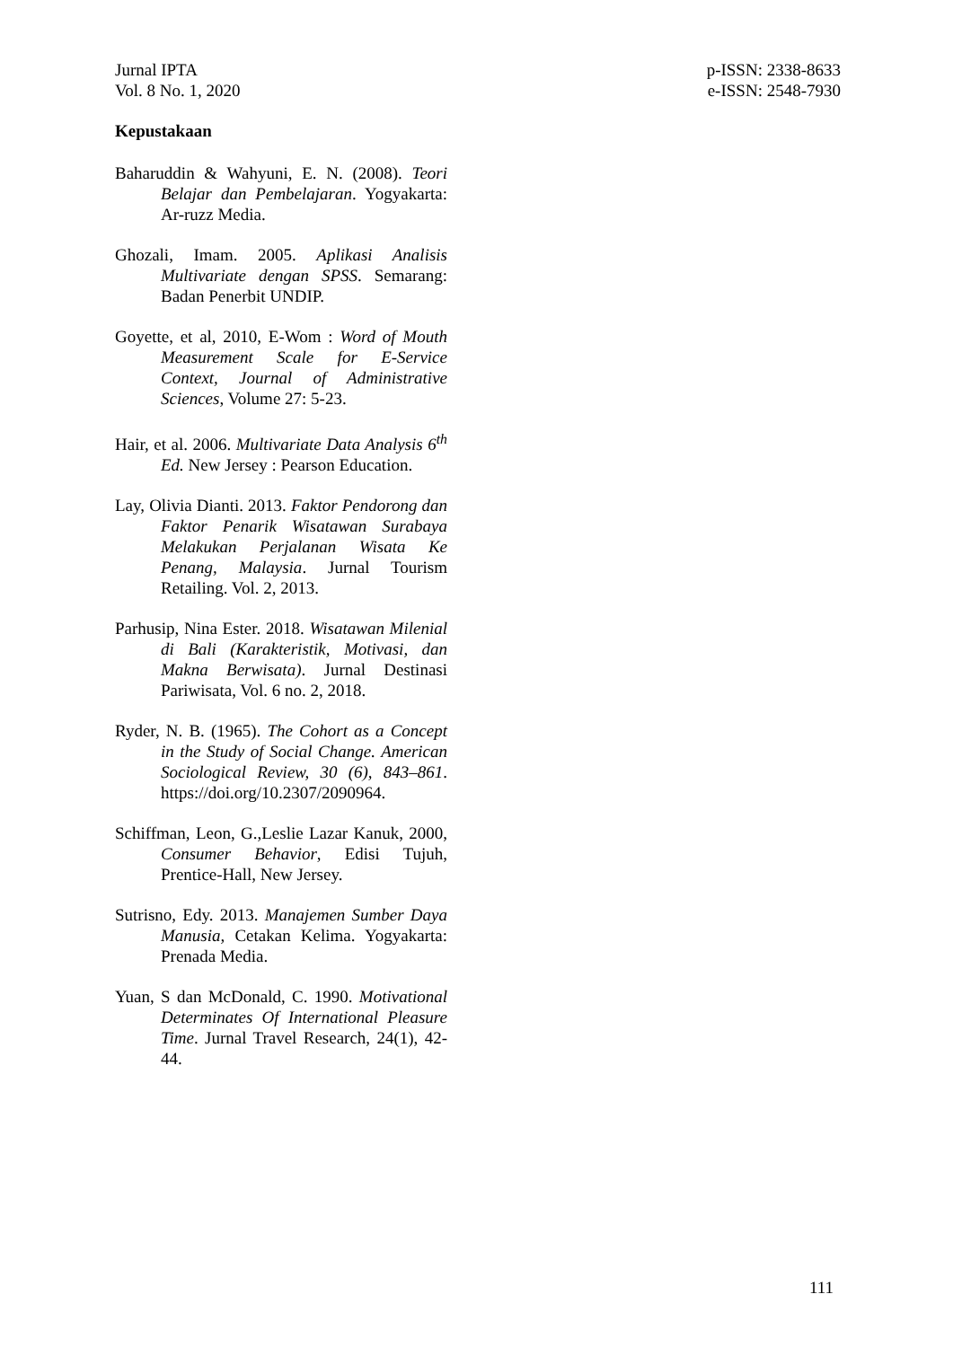Jurnal IPTA
Vol. 8 No. 1, 2020
p-ISSN: 2338-8633
e-ISSN: 2548-7930
Kepustakaan
Baharuddin & Wahyuni, E. N. (2008). Teori Belajar dan Pembelajaran. Yogyakarta: Ar-ruzz Media.
Ghozali, Imam. 2005. Aplikasi Analisis Multivariate dengan SPSS. Semarang: Badan Penerbit UNDIP.
Goyette, et al, 2010, E-Wom : Word of Mouth Measurement Scale for E-Service Context, Journal of Administrative Sciences, Volume 27: 5-23.
Hair, et al. 2006. Multivariate Data Analysis 6<sup>th</sup> Ed. New Jersey : Pearson Education.
Lay, Olivia Dianti. 2013. Faktor Pendorong dan Faktor Penarik Wisatawan Surabaya Melakukan Perjalanan Wisata Ke Penang, Malaysia. Jurnal Tourism Retailing. Vol. 2, 2013.
Parhusip, Nina Ester. 2018. Wisatawan Milenial di Bali (Karakteristik, Motivasi, dan Makna Berwisata). Jurnal Destinasi Pariwisata, Vol. 6 no. 2, 2018.
Ryder, N. B. (1965). The Cohort as a Concept in the Study of Social Change. American Sociological Review, 30 (6), 843–861. https://doi.org/10.2307/2090964.
Schiffman, Leon, G.,Leslie Lazar Kanuk, 2000, Consumer Behavior, Edisi Tujuh, Prentice-Hall, New Jersey.
Sutrisno, Edy. 2013. Manajemen Sumber Daya Manusia, Cetakan Kelima. Yogyakarta: Prenada Media.
Yuan, S dan McDonald, C. 1990. Motivational Determinates Of International Pleasure Time. Jurnal Travel Research, 24(1), 42-44.
111